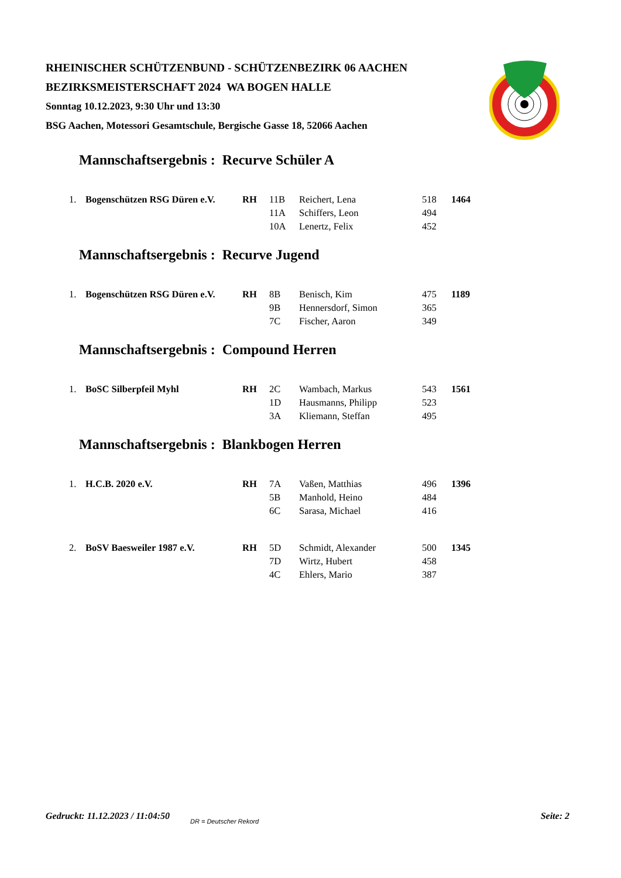RHEINISCHER SCHÜTZENBUND - SCHÜTZENBEZIRK 06 AACHEN
BEZIRKSMEISTERSCHAFT 2024 WA BOGEN HALLE
Sonntag 10.12.2023, 9:30 Uhr und 13:30
BSG Aachen, Motessori Gesamtschule, Bergische Gasse 18, 52066 Aachen
Mannschaftsergebnis : Recurve Schüler A
| 1. | Bogenschützen RSG Düren e.V. | RH | 11B | Reichert, Lena | 518 | 1464 |
| | | | 11A | Schiffers, Leon | 494 | |
| | | | 10A | Lenertz, Felix | 452 | |
Mannschaftsergebnis : Recurve Jugend
| 1. | Bogenschützen RSG Düren e.V. | RH | 8B | Benisch, Kim | 475 | 1189 |
| | | | 9B | Hennersdorf, Simon | 365 | |
| | | | 7C | Fischer, Aaron | 349 | |
Mannschaftsergebnis : Compound Herren
| 1. | BoSC Silberpfeil Myhl | RH | 2C | Wambach, Markus | 543 | 1561 |
| | | | 1D | Hausmanns, Philipp | 523 | |
| | | | 3A | Kliemann, Steffan | 495 | |
Mannschaftsergebnis : Blankbogen Herren
| 1. | H.C.B. 2020 e.V. | RH | 7A | Vaßen, Matthias | 496 | 1396 |
| | | | 5B | Manhold, Heino | 484 | |
| | | | 6C | Sarasa, Michael | 416 | |
| 2. | BoSV Baesweiler 1987 e.V. | RH | 5D | Schmidt, Alexander | 500 | 1345 |
| | | | 7D | Wirtz, Hubert | 458 | |
| | | | 4C | Ehlers, Mario | 387 | |
Gedruckt: 11.12.2023 / 11:04:50 DR = Deutscher Rekord Seite: 2